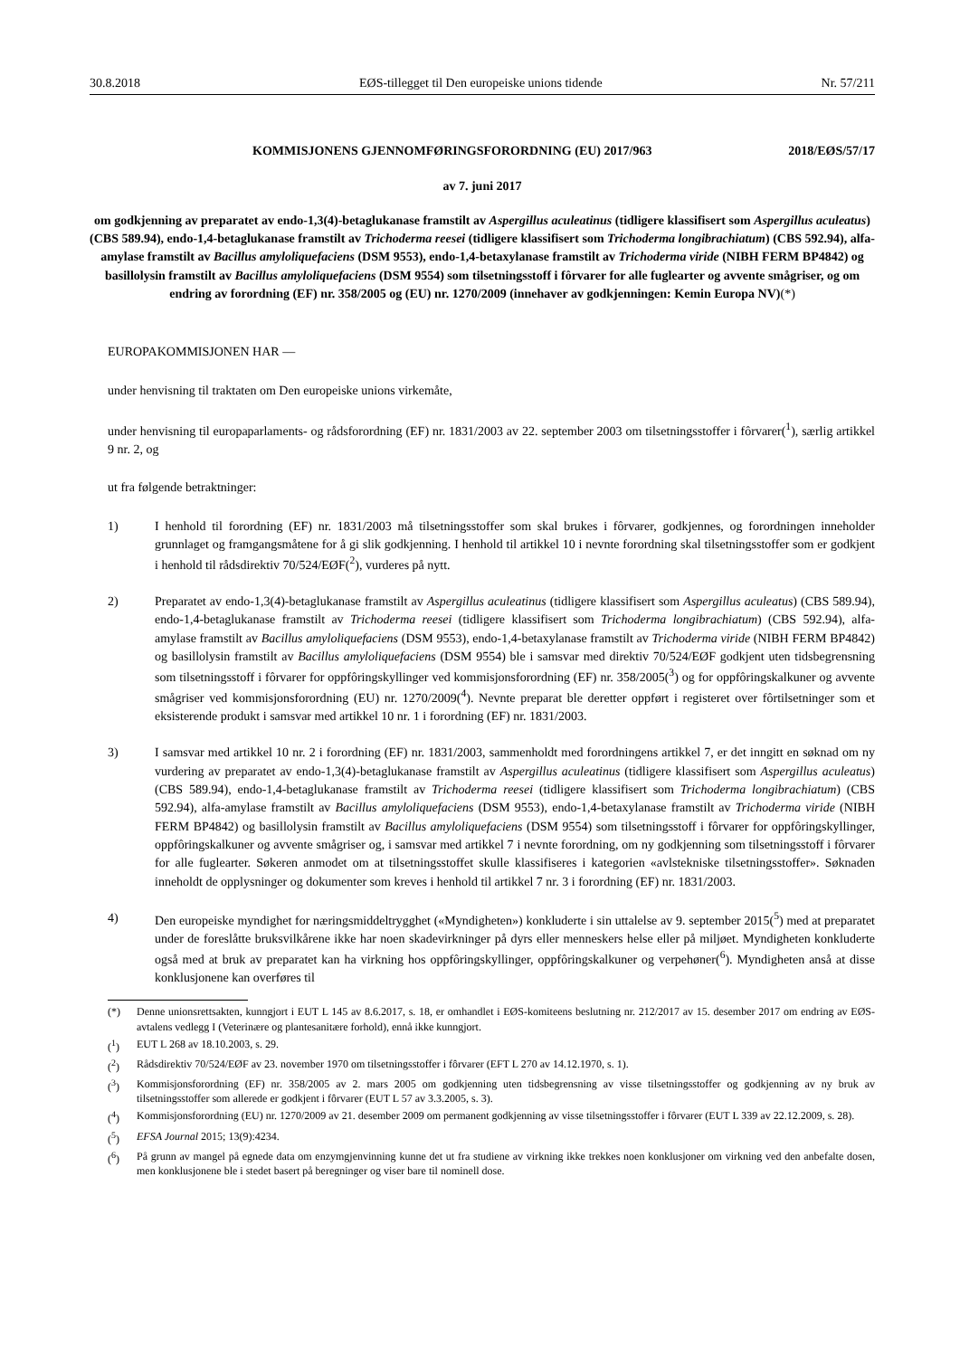30.8.2018 EØS-tillegget til Den europeiske unions tidende Nr. 57/211
KOMMISJONENS GJENNOMFØRINGSFORORDNING (EU) 2017/963 2018/EØS/57/17
av 7. juni 2017
om godkjenning av preparatet av endo-1,3(4)-betaglukanase framstilt av Aspergillus aculeatinus (tidligere klassifisert som Aspergillus aculeatus) (CBS 589.94), endo-1,4-betaglukanase framstilt av Trichoderma reesei (tidligere klassifisert som Trichoderma longibrachiatum) (CBS 592.94), alfa-amylase framstilt av Bacillus amyloliquefaciens (DSM 9553), endo-1,4-betaxylanase framstilt av Trichoderma viride (NIBH FERM BP4842) og basillolysin framstilt av Bacillus amyloliquefaciens (DSM 9554) som tilsetningsstoff i fôrvarer for alle fuglearter og avvente smågriser, og om endring av forordning (EF) nr. 358/2005 og (EU) nr. 1270/2009 (innehaver av godkjenningen: Kemin Europa NV)(*)
EUROPAKOMMISJONEN HAR —
under henvisning til traktaten om Den europeiske unions virkemåte,
under henvisning til europaparlaments- og rådsforordning (EF) nr. 1831/2003 av 22. september 2003 om tilsetningsstoffer i fôrvarer(<sup>1</sup>), særlig artikkel 9 nr. 2, og
ut fra følgende betraktninger:
1) I henhold til forordning (EF) nr. 1831/2003 må tilsetningsstoffer som skal brukes i fôrvarer, godkjennes, og forordningen inneholder grunnlaget og framgangsmåtene for å gi slik godkjenning. I henhold til artikkel 10 i nevnte forordning skal tilsetningsstoffer som er godkjent i henhold til rådsdirektiv 70/524/EØF(<sup>2</sup>), vurderes på nytt.
2) Preparatet av endo-1,3(4)-betaglukanase framstilt av Aspergillus aculeatinus (tidligere klassifisert som Aspergillus aculeatus) (CBS 589.94), endo-1,4-betaglukanase framstilt av Trichoderma reesei (tidligere klassifisert som Trichoderma longibrachiatum) (CBS 592.94), alfa-amylase framstilt av Bacillus amyloliquefaciens (DSM 9553), endo-1,4-betaxylanase framstilt av Trichoderma viride (NIBH FERM BP4842) og basillolysin framstilt av Bacillus amyloliquefaciens (DSM 9554) ble i samsvar med direktiv 70/524/EØF godkjent uten tidsbegrensning som tilsetningsstoff i fôrvarer for oppfôringskyllinger ved kommisjonsforordning (EF) nr. 358/2005(<sup>3</sup>) og for oppfôringskalkuner og avvente smågriser ved kommisjonsforordning (EU) nr. 1270/2009(<sup>4</sup>). Nevnte preparat ble deretter oppført i registeret over fôrtilsetninger som et eksisterende produkt i samsvar med artikkel 10 nr. 1 i forordning (EF) nr. 1831/2003.
3) I samsvar med artikkel 10 nr. 2 i forordning (EF) nr. 1831/2003, sammenholdt med forordningens artikkel 7, er det inngitt en søknad om ny vurdering av preparatet av endo-1,3(4)-betaglukanase framstilt av Aspergillus aculeatinus (tidligere klassifisert som Aspergillus aculeatus) (CBS 589.94), endo-1,4-betaglukanase framstilt av Trichoderma reesei (tidligere klassifisert som Trichoderma longibrachiatum) (CBS 592.94), alfa-amylase framstilt av Bacillus amyloliquefaciens (DSM 9553), endo-1,4-betaxylanase framstilt av Trichoderma viride (NIBH FERM BP4842) og basillolysin framstilt av Bacillus amyloliquefaciens (DSM 9554) som tilsetningsstoff i fôrvarer for oppfôringskyllinger, oppfôringskalkuner og avvente smågriser og, i samsvar med artikkel 7 i nevnte forordning, om ny godkjenning som tilsetningsstoff i fôrvarer for alle fuglearter. Søkeren anmodet om at tilsetningsstoffet skulle klassifiseres i kategorien «avlstekniske tilsetningsstoffer». Søknaden inneholdt de opplysninger og dokumenter som kreves i henhold til artikkel 7 nr. 3 i forordning (EF) nr. 1831/2003.
4) Den europeiske myndighet for næringsmiddeltrygghet («Myndigheten») konkluderte i sin uttalelse av 9. september 2015(<sup>5</sup>) med at preparatet under de foreslåtte bruksvilkårene ikke har noen skadevirkninger på dyrs eller menneskers helse eller på miljøet. Myndigheten konkluderte også med at bruk av preparatet kan ha virkning hos oppfôringskyllinger, oppfôringskalkuner og verpehøner(<sup>6</sup>). Myndigheten anså at disse konklusjonene kan overføres til
(*) Denne unionsrettsakten, kunngjort i EUT L 145 av 8.6.2017, s. 18, er omhandlet i EØS-komiteens beslutning nr. 212/2017 av 15. desember 2017 om endring av EØS-avtalens vedlegg I (Veterinære og plantesanitære forhold), ennå ikke kunngjort.
(<sup>1</sup>) EUT L 268 av 18.10.2003, s. 29.
(<sup>2</sup>) Rådsdirektiv 70/524/EØF av 23. november 1970 om tilsetningsstoffer i fôrvarer (EFT L 270 av 14.12.1970, s. 1).
(<sup>3</sup>) Kommisjonsforordning (EF) nr. 358/2005 av 2. mars 2005 om godkjenning uten tidsbegrensning av visse tilsetningsstoffer og godkjenning av ny bruk av tilsetningsstoffer som allerede er godkjent i fôrvarer (EUT L 57 av 3.3.2005, s. 3).
(<sup>4</sup>) Kommisjonsforordning (EU) nr. 1270/2009 av 21. desember 2009 om permanent godkjenning av visse tilsetningsstoffer i fôrvarer (EUT L 339 av 22.12.2009, s. 28).
(<sup>5</sup>) EFSA Journal 2015; 13(9):4234.
(<sup>6</sup>) På grunn av mangel på egnede data om enzymgjenvinning kunne det ut fra studiene av virkning ikke trekkes noen konklusjoner om virkning ved den anbefalte dosen, men konklusjonene ble i stedet basert på beregninger og viser bare til nominell dose.